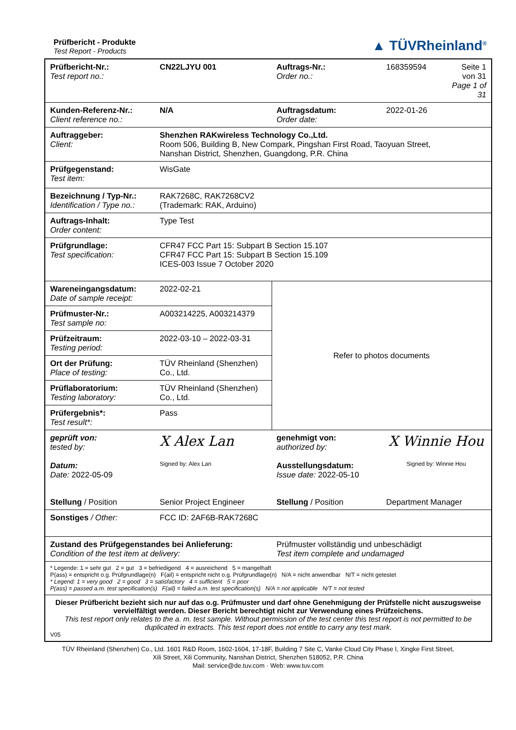Prüfbericht - Produkte
Test Report - Products
▲ TÜVRheinland<sup>®</sup>
| Prüfbericht-Nr.: Test report no.: | CN22LJYU 001 | Auftrags-Nr.: Order no.: | 168359594 | Seite 1 von 31 Page 1 of 31 |
| Kunden-Referenz-Nr.: Client reference no.: | N/A | Auftragsdatum: Order date: | 2022-01-26 | |
| Auftraggeber: Client: | Shenzhen RAKwireless Technology Co.,Ltd. Room 506, Building B, New Compark, Pingshan First Road, Taoyuan Street, Nanshan District, Shenzhen, Guangdong, P.R. China | | | |
| Prüfgegenstand: Test item: | WisGate | | | |
| Bezeichnung / Typ-Nr.: Identification / Type no.: | RAK7268C, RAK7268CV2 (Trademark: RAK, Arduino) | | | |
| Auftrags-Inhalt: Order content: | Type Test | | | |
| Prüfgrundlage: Test specification: | CFR47 FCC Part 15: Subpart B Section 15.107 CFR47 FCC Part 15: Subpart B Section 15.109 ICES-003 Issue 7 October 2020 | | | |
| Wareneingangsdatum: Date of sample receipt: | 2022-02-21 | Refer to photos documents | | |
| Prüfmuster-Nr.: Test sample no: | A003214225, A003214379 | | | |
| Prüfzeitraum: Testing period: | 2022-03-10 – 2022-03-31 | | | |
| Ort der Prüfung: Place of testing: | TÜV Rheinland (Shenzhen) Co., Ltd. | | | |
| Prüflaboratorium: Testing laboratory: | TÜV Rheinland (Shenzhen) Co., Ltd. | | | |
| Prüfergebnis*: Test result*: | Pass | | | |
| geprüft von: tested by: Datum: Date: 2022-05-09 | X Alex Lan Signed by: Alex Lan | genehmigt von: authorized by: Ausstellungsdatum: Issue date: 2022-05-10 | X Winnie Hou Signed by: Winnie Hou | |
| Stellung / Position | Senior Project Engineer | Stellung / Position | Department Manager | |
| Sonstiges / Other: | FCC ID: 2AF6B-RAK7268C | | | |
| Zustand des Prüfgegenstandes bei Anlieferung: Condition of the test item at delivery: | | Prüfmuster vollständig und unbeschädigt Test item complete and undamaged | | |
| * Legende: 1 = sehr gut 2 = gut 3 = befriedigend 4 = ausreichend 5 = mangelhaft P(ass) = entspricht o.g. Prüfgrundlage(n) F(ail) = entspricht nicht o.g. Prüfgrundlage(n) N/A = nicht anwendbar N/T = nicht getestet * Legend: 1 = very good 2 = good 3 = satisfactory 4 = sufficient 5 = poor P(ass) = passed a.m. test specification(s) F(ail) = failed a.m. test specification(s) N/A = not applicable N/T = not tested | | | | |
| Dieser Prüfbericht bezieht sich nur auf das o.g. Prüfmuster und darf ohne Genehmigung der Prüfstelle nicht auszugsweise vervielfältigt werden. Dieser Bericht berechtigt nicht zur Verwendung eines Prüfzeichens. This test report only relates to the a. m. test sample. Without permission of the test center this test report is not permitted to be duplicated in extracts. This test report does not entitle to carry any test mark. V05 | | | | |
TÜV Rheinland (Shenzhen) Co., Ltd. 1601 R&D Room, 1602-1604, 17-18F, Building 7 Site C, Vanke Cloud City Phase I, Xingke First Street,
Xili Street, Xili Community, Nanshan District, Shenzhen 518052, P.R. China
Mail: service@de.tuv.com · Web: www.tuv.com